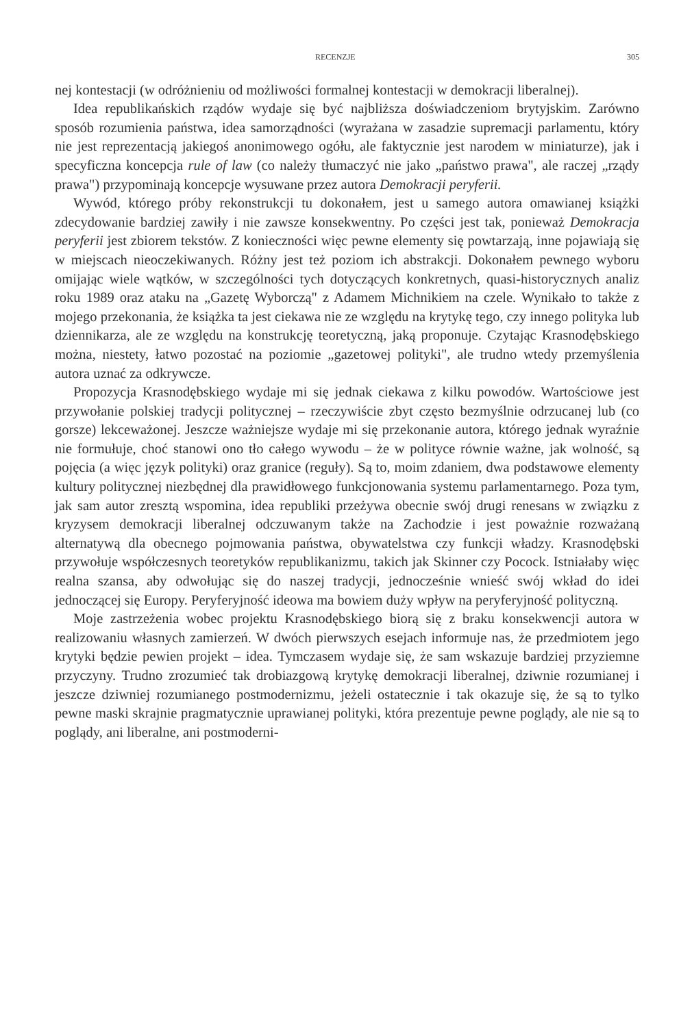RECENZJE 305
nej kontestacji (w odróżnieniu od możliwości formalnej kontestacji w demokracji liberalnej).
Idea republikańskich rządów wydaje się być najbliższa doświadczeniom brytyjskim. Zarówno sposób rozumienia państwa, idea samorządności (wyrażana w zasadzie supremacji parlamentu, który nie jest reprezentacją jakiegoś anonimowego ogółu, ale faktycznie jest narodem w miniaturze), jak i specyficzna koncepcja rule of law (co należy tłumaczyć nie jako „państwo prawa", ale raczej „rządy prawa") przypominają koncepcje wysuwane przez autora Demokracji peryferii.
Wywód, którego próby rekonstrukcji tu dokonałem, jest u samego autora omawianej książki zdecydowanie bardziej zawiły i nie zawsze konsekwentny. Po części jest tak, ponieważ Demokracja peryferii jest zbiorem tekstów. Z konieczności więc pewne elementy się powtarzają, inne pojawiają się w miejscach nieoczekiwanych. Różny jest też poziom ich abstrakcji. Dokonałem pewnego wyboru omijając wiele wątków, w szczególności tych dotyczących konkretnych, quasi-historycznych analiz roku 1989 oraz ataku na „Gazetę Wyborczą" z Adamem Michnikiem na czele. Wynikało to także z mojego przekonania, że książka ta jest ciekawa nie ze względu na krytykę tego, czy innego polityka lub dziennikarza, ale ze względu na konstrukcję teoretyczną, jaką proponuje. Czytając Krasnodębskiego można, niestety, łatwo pozostać na poziomie „gazetowej polityki", ale trudno wtedy przemyślenia autora uznać za odkrywcze.
Propozycja Krasnodębskiego wydaje mi się jednak ciekawa z kilku powodów. Wartościowe jest przywołanie polskiej tradycji politycznej – rzeczywiście zbyt często bezmyślnie odrzucanej lub (co gorsze) lekceważonej. Jeszcze ważniejsze wydaje mi się przekonanie autora, którego jednak wyraźnie nie formułuje, choć stanowi ono tło całego wywodu – że w polityce równie ważne, jak wolność, są pojęcia (a więc język polityki) oraz granice (reguły). Są to, moim zdaniem, dwa podstawowe elementy kultury politycznej niezbędnej dla prawidłowego funkcjonowania systemu parlamentarnego. Poza tym, jak sam autor zresztą wspomina, idea republiki przeżywa obecnie swój drugi renesans w związku z kryzysem demokracji liberalnej odczuwanym także na Zachodzie i jest poważnie rozważaną alternatywą dla obecnego pojmowania państwa, obywatelstwa czy funkcji władzy. Krasnodębski przywołuje współczesnych teoretyków republikanizmu, takich jak Skinner czy Pocock. Istniałaby więc realna szansa, aby odwołując się do naszej tradycji, jednocześnie wnieść swój wkład do idei jednoczącej się Europy. Peryferyjność ideowa ma bowiem duży wpływ na peryferyjność polityczną.
Moje zastrzeżenia wobec projektu Krasnodębskiego biorą się z braku konsekwencji autora w realizowaniu własnych zamierzeń. W dwóch pierwszych esejach informuje nas, że przedmiotem jego krytyki będzie pewien projekt – idea. Tymczasem wydaje się, że sam wskazuje bardziej przyziemne przyczyny. Trudno zrozumieć tak drobiazgową krytykę demokracji liberalnej, dziwnie rozumianej i jeszcze dziwniej rozumianego postmodernizmu, jeżeli ostatecznie i tak okazuje się, że są to tylko pewne maski skrajnie pragmatycznie uprawianej polityki, która prezentuje pewne poglądy, ale nie są to poglądy, ani liberalne, ani postmoderni-